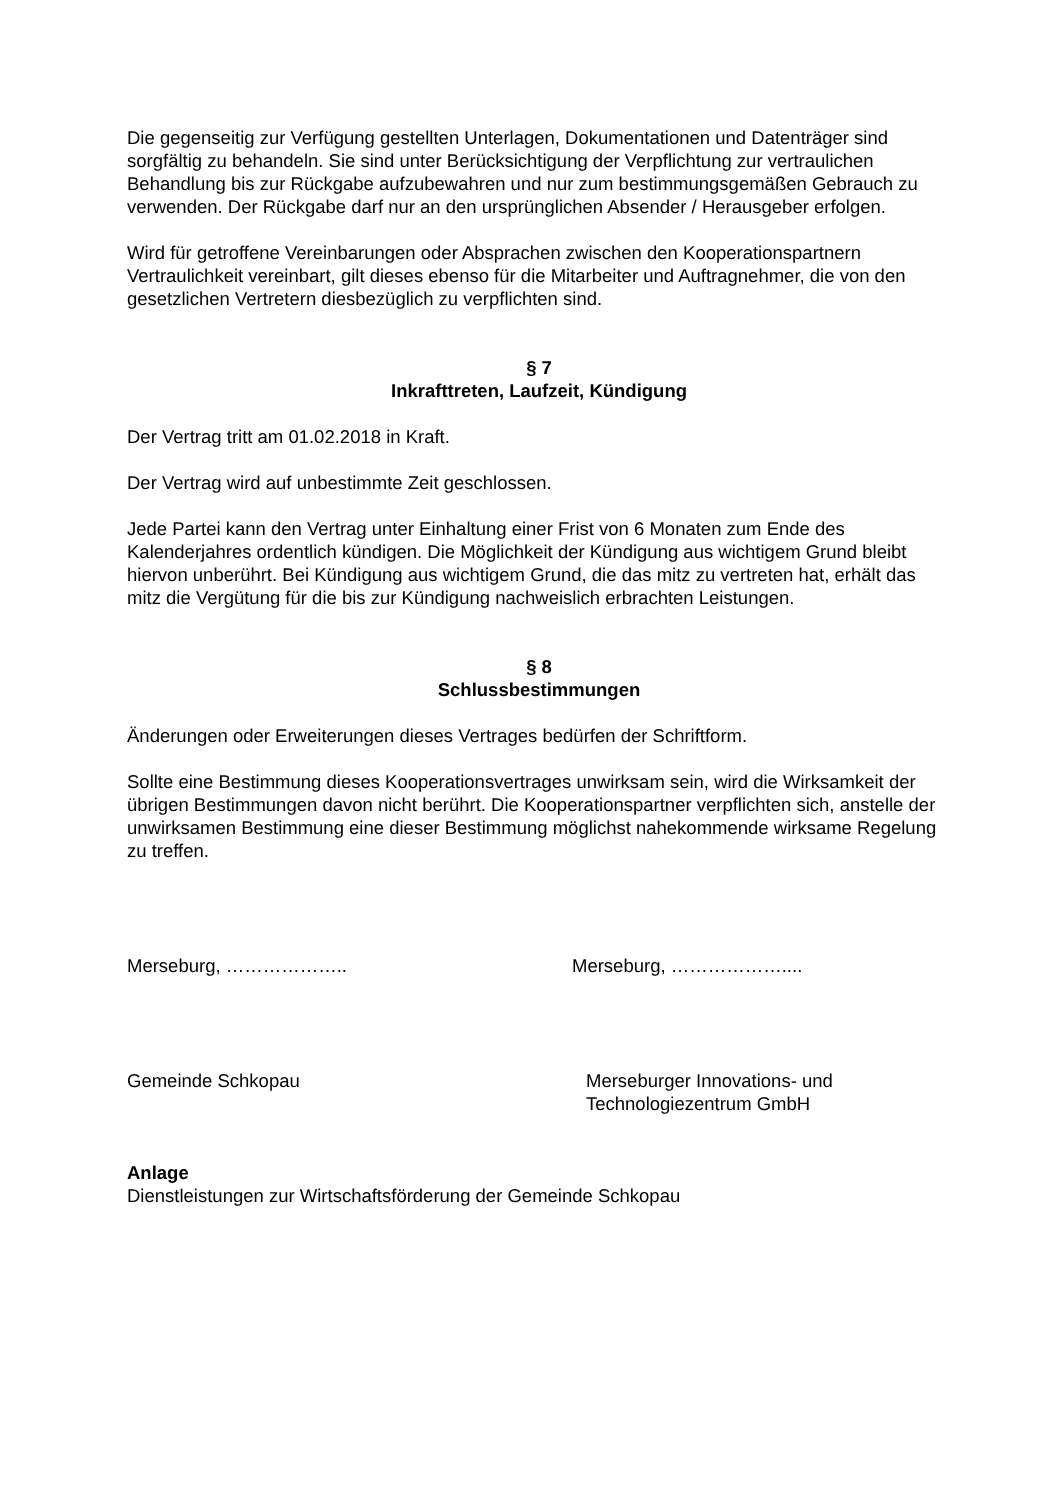Die gegenseitig zur Verfügung gestellten Unterlagen, Dokumentationen und Datenträger sind sorgfältig zu behandeln. Sie sind unter Berücksichtigung der Verpflichtung zur vertraulichen Behandlung bis zur Rückgabe aufzubewahren und nur zum bestimmungsgemäßen Gebrauch zu verwenden. Der Rückgabe darf nur an den ursprünglichen Absender / Herausgeber erfolgen.
Wird für getroffene Vereinbarungen oder Absprachen zwischen den Kooperationspartnern Vertraulichkeit vereinbart, gilt dieses ebenso für die Mitarbeiter und Auftragnehmer, die von den gesetzlichen Vertretern diesbezüglich zu verpflichten sind.
§ 7
Inkrafttreten, Laufzeit, Kündigung
Der Vertrag tritt am 01.02.2018 in Kraft.
Der Vertrag wird auf unbestimmte Zeit geschlossen.
Jede Partei kann den Vertrag unter Einhaltung einer Frist von 6 Monaten zum Ende des Kalenderjahres ordentlich kündigen. Die Möglichkeit der Kündigung aus wichtigem Grund bleibt hiervon unberührt. Bei Kündigung aus wichtigem Grund, die das mitz zu vertreten hat, erhält das mitz die Vergütung für die bis zur Kündigung nachweislich erbrachten Leistungen.
§ 8
Schlussbestimmungen
Änderungen oder Erweiterungen dieses Vertrages bedürfen der Schriftform.
Sollte eine Bestimmung dieses Kooperationsvertrages unwirksam sein, wird die Wirksamkeit der übrigen Bestimmungen davon nicht berührt. Die Kooperationspartner verpflichten sich, anstelle der unwirksamen Bestimmung eine dieser Bestimmung möglichst nahekommende wirksame Regelung zu treffen.
Merseburg, ……………….. Merseburg, ………………....
Gemeinde Schkopau Merseburger Innovations- und
Technologiezentrum GmbH
Anlage
Dienstleistungen zur Wirtschaftsförderung der Gemeinde Schkopau